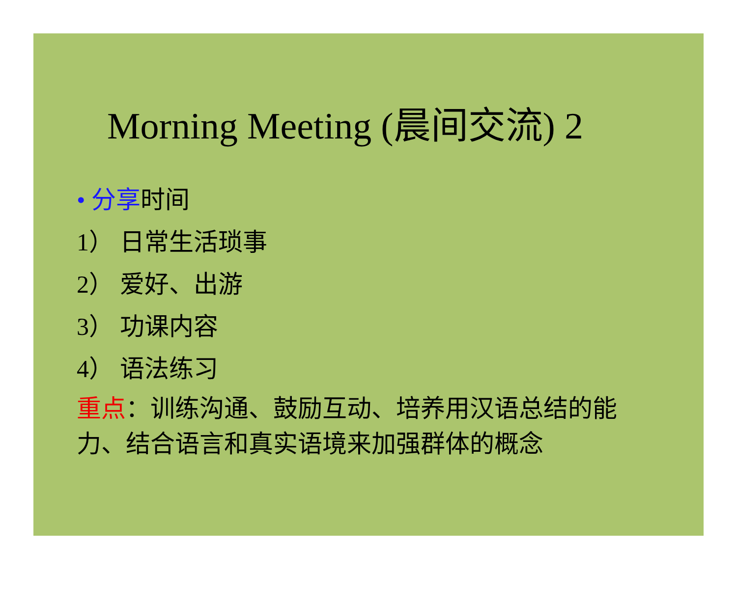Morning Meeting (晨间交流) 2
• 分享时间
1） 日常生活琐事
2） 爱好、出游
3） 功课内容
4） 语法练习
重点：训练沟通、鼓励互动、培养用汉语总结的能力、结合语言和真实语境来加强群体的概念